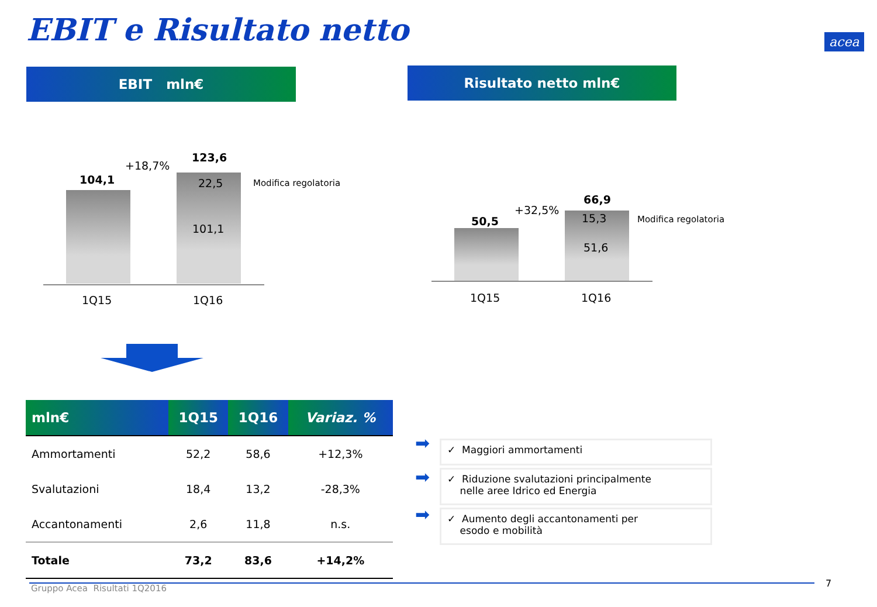EBIT e Risultato netto
EBIT mln€ Risultato netto mln€
104,1
+18,7%
123,6
22,5
101,1
Modifica regolatoria
1Q15 1Q16
50,5
+32,5%
66,9
15,3
51,6
Modifica regolatoria
1Q15 1Q16
| mln€ | 1Q15 | 1Q16 | Variaz. % |
| --- | --- | --- | --- |
| Ammortamenti | 52,2 | 58,6 | +12,3% |
| Svalutazioni | 18,4 | 13,2 | -28,3% |
| Accantonamenti | 2,6 | 11,8 | n.s. |
| Totale | 73,2 | 83,6 | +14,2% |
➡ ✓ Maggiori ammortamenti
➡
✓ Riduzione svalutazioni principalmente
nelle aree Idrico ed Energia
➡
✓ Aumento degli accantonamenti per
esodo e mobilità
Gruppo Acea Risultati 1Q2016 7
acea